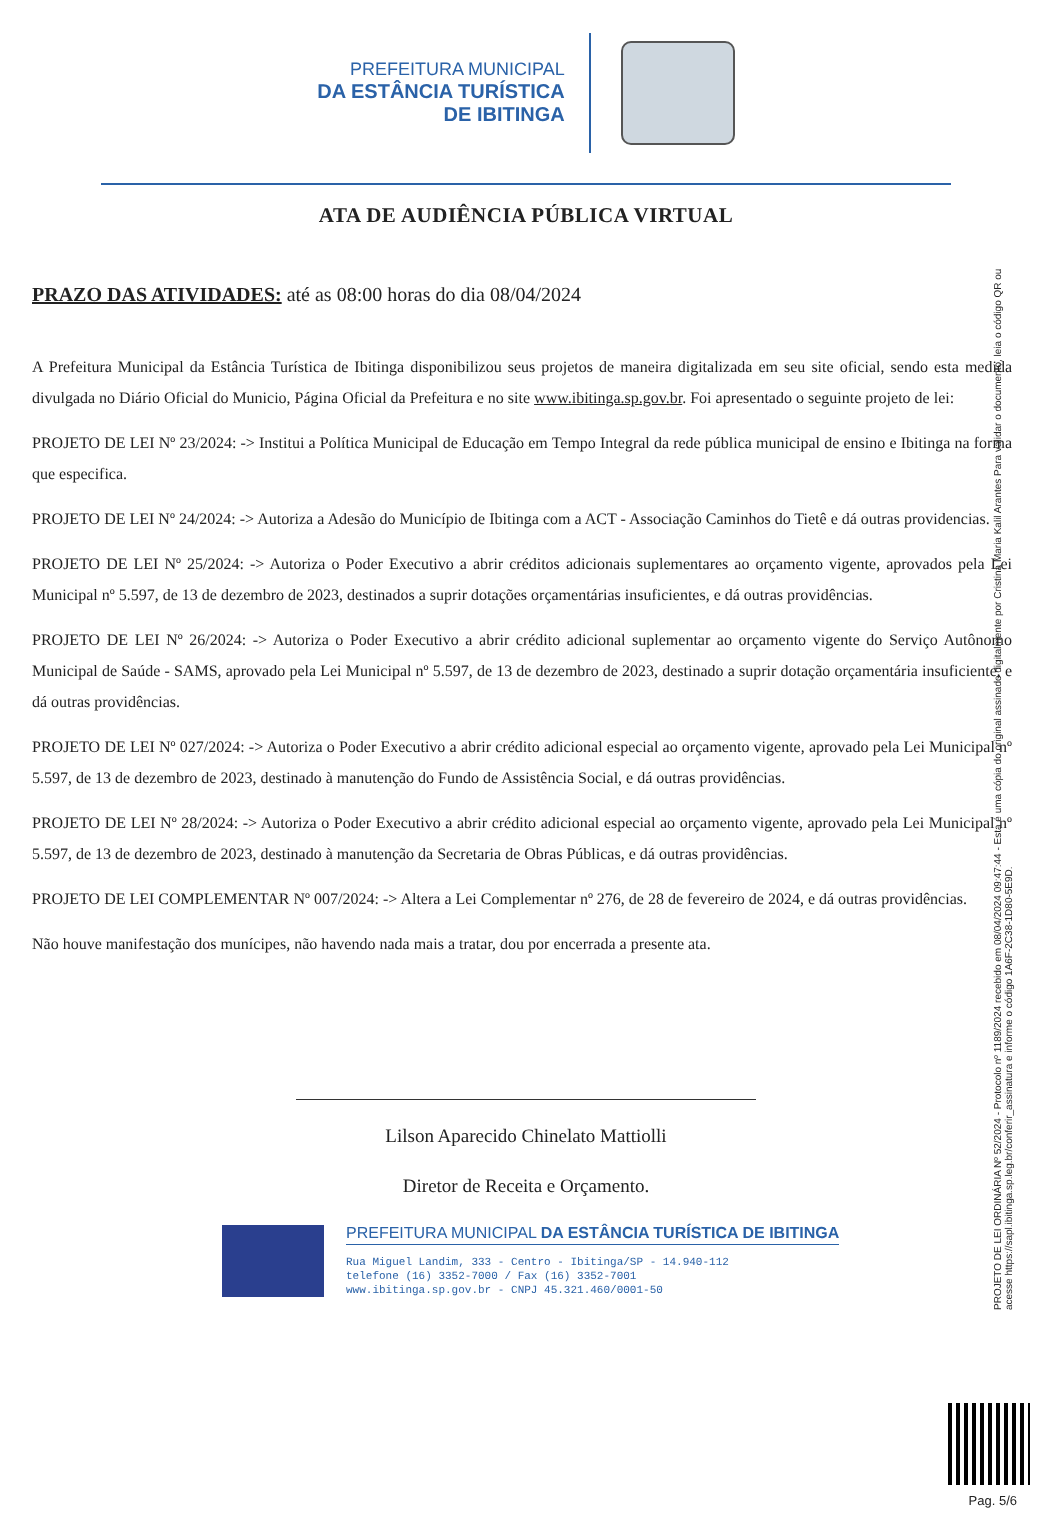PREFEITURA MUNICIPAL
DA ESTÂNCIA TURÍSTICA
DE IBITINGA
ATA DE AUDIÊNCIA PÚBLICA VIRTUAL
PRAZO DAS ATIVIDADES: até as 08:00 horas do dia 08/04/2024
A Prefeitura Municipal da Estância Turística de Ibitinga disponibilizou seus projetos de maneira digitalizada em seu site oficial, sendo esta medida divulgada no Diário Oficial do Municio, Página Oficial da Prefeitura e no site www.ibitinga.sp.gov.br. Foi apresentado o seguinte projeto de lei:
PROJETO DE LEI Nº 23/2024: -> Institui a Política Municipal de Educação em Tempo Integral da rede pública municipal de ensino e Ibitinga na forma que especifica.
PROJETO DE LEI Nº 24/2024: -> Autoriza a Adesão do Município de Ibitinga com a ACT - Associação Caminhos do Tietê e dá outras providencias.
PROJETO DE LEI Nº 25/2024: -> Autoriza o Poder Executivo a abrir créditos adicionais suplementares ao orçamento vigente, aprovados pela Lei Municipal nº 5.597, de 13 de dezembro de 2023, destinados a suprir dotações orçamentárias insuficientes, e dá outras providências.
PROJETO DE LEI Nº 26/2024: -> Autoriza o Poder Executivo a abrir crédito adicional suplementar ao orçamento vigente do Serviço Autônomo Municipal de Saúde - SAMS, aprovado pela Lei Municipal nº 5.597, de 13 de dezembro de 2023, destinado a suprir dotação orçamentária insuficiente, e dá outras providências.
PROJETO DE LEI Nº 027/2024: -> Autoriza o Poder Executivo a abrir crédito adicional especial ao orçamento vigente, aprovado pela Lei Municipal nº 5.597, de 13 de dezembro de 2023, destinado à manutenção do Fundo de Assistência Social, e dá outras providências.
PROJETO DE LEI Nº 28/2024: -> Autoriza o Poder Executivo a abrir crédito adicional especial ao orçamento vigente, aprovado pela Lei Municipal nº 5.597, de 13 de dezembro de 2023, destinado à manutenção da Secretaria de Obras Públicas, e dá outras providências.
PROJETO DE LEI COMPLEMENTAR Nº 007/2024: -> Altera a Lei Complementar nº 276, de 28 de fevereiro de 2024, e dá outras providências.
Não houve manifestação dos munícipes, não havendo nada mais a tratar, dou por encerrada a presente ata.
Lilson Aparecido Chinelato Mattiolli
Diretor de Receita e Orçamento.
PREFEITURA MUNICIPAL DA ESTÂNCIA TURÍSTICA DE IBITINGA
Rua Miguel Landim, 333 - Centro - Ibitinga/SP - 14.940-112
telefone (16) 3352-7000 / Fax (16) 3352-7001
www.ibitinga.sp.gov.br - CNPJ 45.321.460/0001-50
PROJETO DE LEI ORDINÁRIA Nº 52/2024 - Protocolo nº 1189/2024 recebido em 08/04/2024 09:47:44 - Esta é uma cópia do original assinado digitalmente por Cristina Maria Kalil Arantes Para validar o documento, leia o código QR ou acesse https://sapl.ibitinga.sp.leg.br/conferir_assinatura e informe o código 1A6F-2C38-1D80-5E9D.
Pag. 5/6